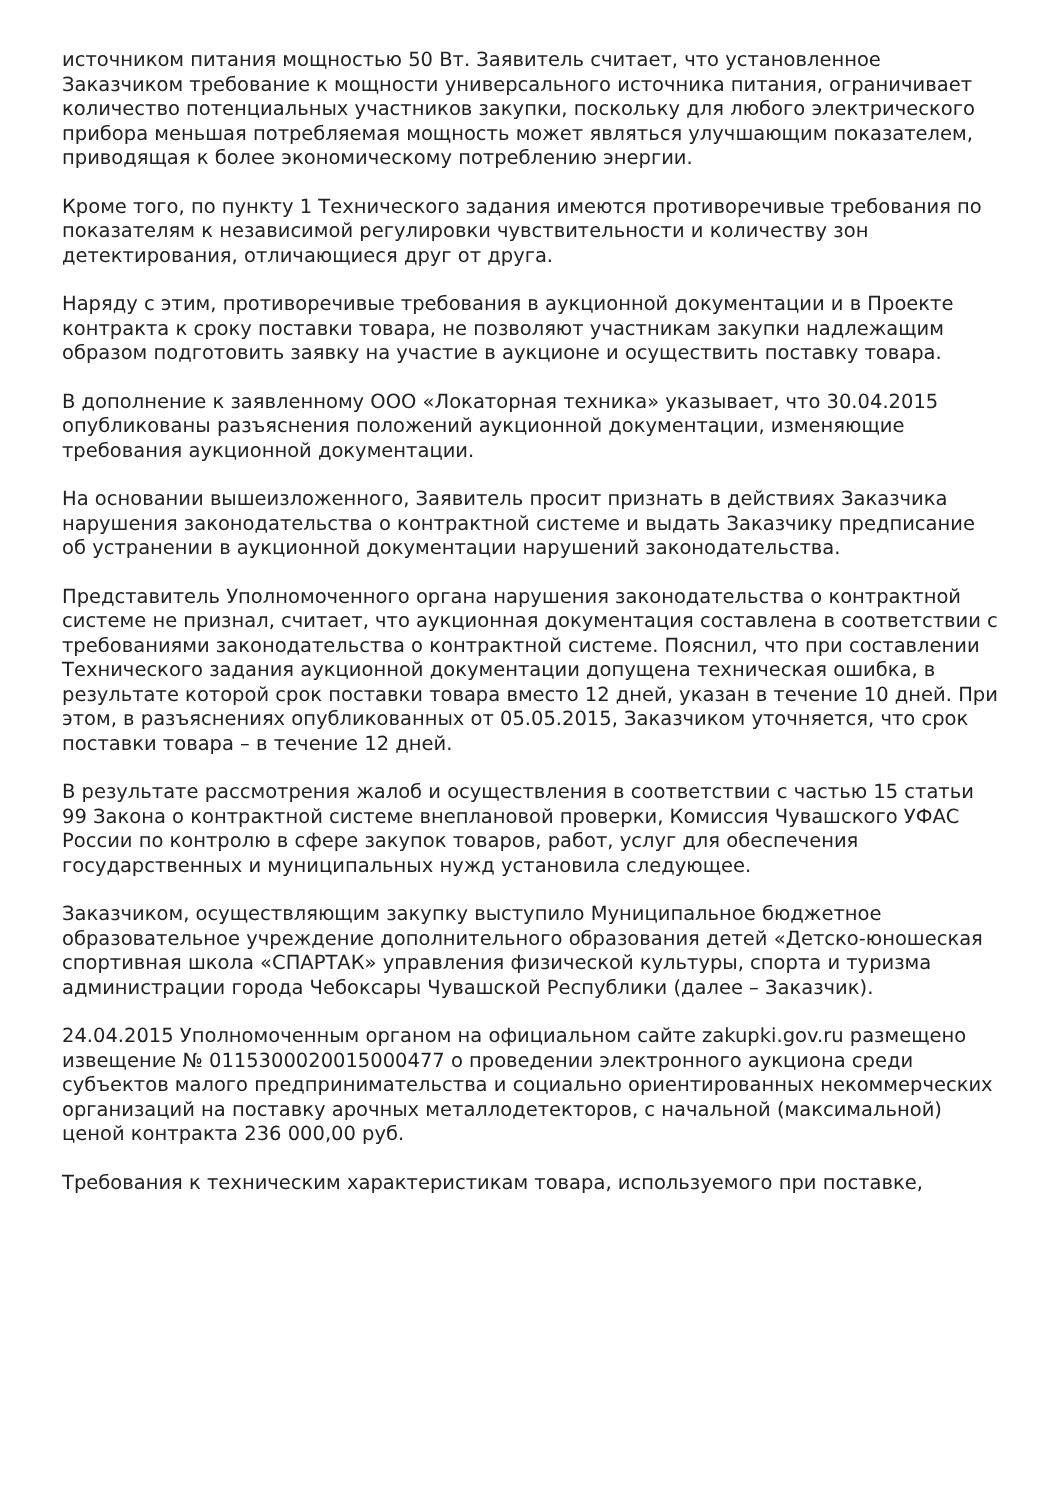источником питания мощностью 50 Вт. Заявитель считает, что установленное Заказчиком требование к мощности универсального источника питания, ограничивает количество потенциальных участников закупки, поскольку для любого электрического прибора меньшая потребляемая мощность может являться улучшающим показателем, приводящая к более экономическому потреблению энергии.
Кроме того, по пункту 1 Технического задания имеются противоречивые требования по показателям к независимой регулировки чувствительности и количеству зон детектирования, отличающиеся друг от друга.
Наряду с этим, противоречивые требования в аукционной документации и в Проекте контракта к сроку поставки товара, не позволяют участникам закупки надлежащим образом подготовить заявку на участие в аукционе и осуществить поставку товара.
В дополнение к заявленному ООО «Локаторная техника» указывает, что 30.04.2015 опубликованы разъяснения положений аукционной документации, изменяющие требования аукционной документации.
На основании вышеизложенного, Заявитель просит признать в действиях Заказчика нарушения законодательства о контрактной системе и выдать Заказчику предписание об устранении в аукционной документации нарушений законодательства.
Представитель Уполномоченного органа нарушения законодательства о контрактной системе не признал, считает, что аукционная документация составлена в соответствии с требованиями законодательства о контрактной системе. Пояснил, что при составлении Технического задания аукционной документации допущена техническая ошибка, в результате которой срок поставки товара вместо 12 дней, указан в течение 10 дней. При этом, в разъяснениях опубликованных от 05.05.2015, Заказчиком уточняется, что срок поставки товара – в течение 12 дней.
В результате рассмотрения жалоб и осуществления в соответствии с частью 15 статьи 99 Закона о контрактной системе внеплановой проверки, Комиссия Чувашского УФАС России по контролю в сфере закупок товаров, работ, услуг для обеспечения государственных и муниципальных нужд установила следующее.
Заказчиком, осуществляющим закупку выступило Муниципальное бюджетное образовательное учреждение дополнительного образования детей «Детско-юношеская спортивная школа «СПАРТАК» управления физической культуры, спорта и туризма администрации города Чебоксары Чувашской Республики (далее – Заказчик).
24.04.2015 Уполномоченным органом на официальном сайте zakupki.gov.ru размещено извещение № 0115300020015000477 о проведении электронного аукциона среди субъектов малого предпринимательства и социально ориентированных некоммерческих организаций на поставку арочных металлодетекторов, с начальной (максимальной) ценой контракта 236 000,00 руб.
Требования к техническим характеристикам товара, используемого при поставке,